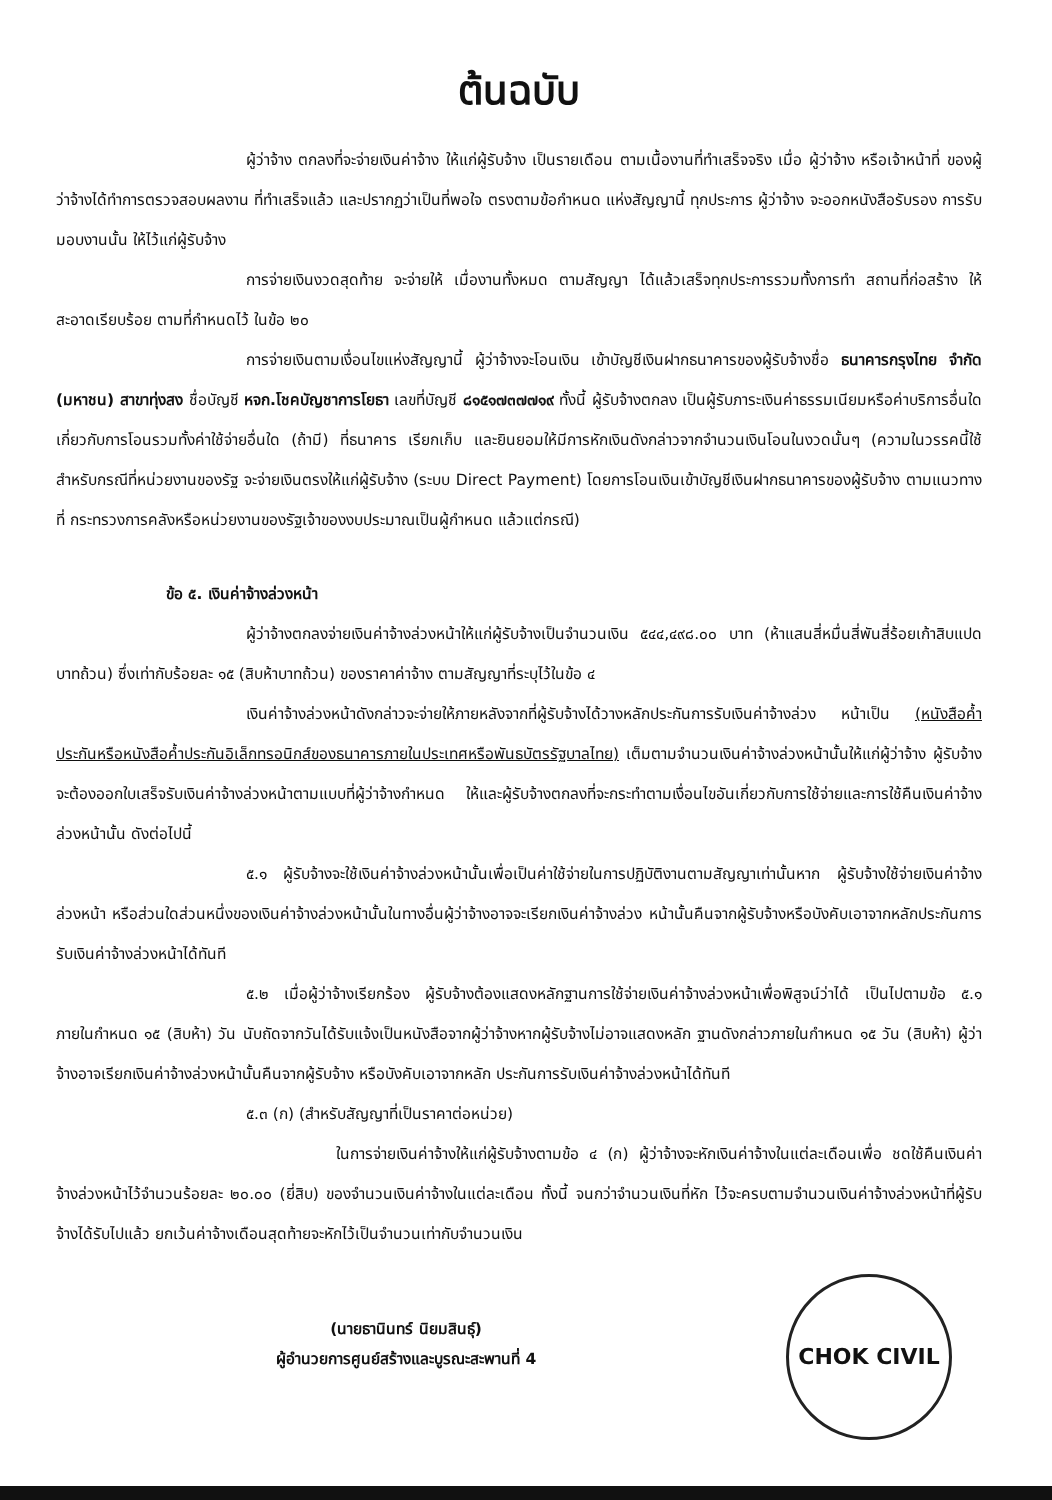ต้นฉบับ
ผู้ว่าจ้าง ตกลงที่จะจ่ายเงินค่าจ้าง ให้แก่ผู้รับจ้าง เป็นรายเดือน ตามเนื้องานที่ทำเสร็จจริง เมื่อ ผู้ว่าจ้าง หรือเจ้าหน้าที่ ของผู้ว่าจ้างได้ทำการตรวจสอบผลงาน ที่ทำเสร็จแล้ว และปรากฏว่าเป็นที่พอใจ ตรงตามข้อกำหนด แห่งสัญญานี้ ทุกประการ ผู้ว่าจ้าง จะออกหนังสือรับรอง การรับมอบงานนั้น ให้ไว้แก่ผู้รับจ้าง
การจ่ายเงินงวดสุดท้าย จะจ่ายให้ เมื่องานทั้งหมด ตามสัญญา ได้แล้วเสร็จทุกประการรวมทั้งการทำ สถานที่ก่อสร้าง ให้สะอาดเรียบร้อย ตามที่กำหนดไว้ ในข้อ ๒๐
การจ่ายเงินตามเงื่อนไขแห่งสัญญานี้ ผู้ว่าจ้างจะโอนเงิน เข้าบัญชีเงินฝากธนาคารของผู้รับจ้างชื่อ ธนาคารกรุงไทย จำกัด (มหาชน) สาขาทุ่งสง ชื่อบัญชี หจก.โชคบัญชาการโยธา เลขที่บัญชี ๘๑๕๑๗๓๗๗๑๙ ทั้งนี้ ผู้รับจ้างตกลง เป็นผู้รับภาระเงินค่าธรรมเนียมหรือค่าบริการอื่นใดเกี่ยวกับการโอนรวมทั้งค่าใช้จ่ายอื่นใด (ถ้ามี) ที่ธนาคาร เรียกเก็บ และยินยอมให้มีการหักเงินดังกล่าวจากจำนวนเงินโอนในงวดนั้นๆ (ความในวรรคนี้ใช้สำหรับกรณีที่หน่วยงานของรัฐ จะจ่ายเงินตรงให้แก่ผู้รับจ้าง (ระบบ Direct Payment) โดยการโอนเงินเข้าบัญชีเงินฝากธนาคารของผู้รับจ้าง ตามแนวทางที่ กระทรวงการคลังหรือหน่วยงานของรัฐเจ้าของงบประมาณเป็นผู้กำหนด แล้วแต่กรณี)
ข้อ ๕. เงินค่าจ้างล่วงหน้า
ผู้ว่าจ้างตกลงจ่ายเงินค่าจ้างล่วงหน้าให้แก่ผู้รับจ้างเป็นจำนวนเงิน ๕๔๔,๔๙๘.๐๐ บาท (ห้าแสนสี่หมื่นสี่พันสี่ร้อยเก้าสิบแปดบาทถ้วน) ซึ่งเท่ากับร้อยละ ๑๕ (สิบห้าบาทถ้วน) ของราคาค่าจ้าง ตามสัญญาที่ระบุไว้ในข้อ ๔
เงินค่าจ้างล่วงหน้าดังกล่าวจะจ่ายให้ภายหลังจากที่ผู้รับจ้างได้วางหลักประกันการรับเงินค่าจ้างล่วง หน้าเป็น (หนังสือค้ำประกันหรือหนังสือค้ำประกันอิเล็กทรอนิกส์ของธนาคารภายในประเทศหรือพันธบัตรรัฐบาลไทย) เต็มตามจำนวนเงินค่าจ้างล่วงหน้านั้นให้แก่ผู้ว่าจ้าง ผู้รับจ้างจะต้องออกใบเสร็จรับเงินค่าจ้างล่วงหน้าตามแบบที่ผู้ว่าจ้างกำหนด ให้และผู้รับจ้างตกลงที่จะกระทำตามเงื่อนไขอันเกี่ยวกับการใช้จ่ายและการใช้คืนเงินค่าจ้างล่วงหน้านั้น ดังต่อไปนี้
๕.๑ ผู้รับจ้างจะใช้เงินค่าจ้างล่วงหน้านั้นเพื่อเป็นค่าใช้จ่ายในการปฏิบัติงานตามสัญญาเท่านั้นหาก ผู้รับจ้างใช้จ่ายเงินค่าจ้างล่วงหน้า หรือส่วนใดส่วนหนึ่งของเงินค่าจ้างล่วงหน้านั้นในทางอื่นผู้ว่าจ้างอาจจะเรียกเงินค่าจ้างล่วง หน้านั้นคืนจากผู้รับจ้างหรือบังคับเอาจากหลักประกันการรับเงินค่าจ้างล่วงหน้าได้ทันที
๕.๒ เมื่อผู้ว่าจ้างเรียกร้อง ผู้รับจ้างต้องแสดงหลักฐานการใช้จ่ายเงินค่าจ้างล่วงหน้าเพื่อพิสูจน์ว่าได้ เป็นไปตามข้อ ๕.๑ ภายในกำหนด ๑๕ (สิบห้า) วัน นับถัดจากวันได้รับแจ้งเป็นหนังสือจากผู้ว่าจ้างหากผู้รับจ้างไม่อาจแสดงหลัก ฐานดังกล่าวภายในกำหนด ๑๕ วัน (สิบห้า) ผู้ว่าจ้างอาจเรียกเงินค่าจ้างล่วงหน้านั้นคืนจากผู้รับจ้าง หรือบังคับเอาจากหลัก ประกันการรับเงินค่าจ้างล่วงหน้าได้ทันที
๕.๓ (ก) (สำหรับสัญญาที่เป็นราคาต่อหน่วย)
ในการจ่ายเงินค่าจ้างให้แก่ผู้รับจ้างตามข้อ ๔ (ก) ผู้ว่าจ้างจะหักเงินค่าจ้างในแต่ละเดือนเพื่อ ชดใช้คืนเงินค่าจ้างล่วงหน้าไว้จำนวนร้อยละ ๒๐.๐๐ (ยี่สิบ) ของจำนวนเงินค่าจ้างในแต่ละเดือน ทั้งนี้ จนกว่าจำนวนเงินที่หัก ไว้จะครบตามจำนวนเงินค่าจ้างล่วงหน้าที่ผู้รับจ้างได้รับไปแล้ว ยกเว้นค่าจ้างเดือนสุดท้ายจะหักไว้เป็นจำนวนเท่ากับจำนวนเงิน
(นายธานินทร์ นิยมสินธุ์)
ผู้อำนวยการศูนย์สร้างและบูรณะสะพานที่ 4
CHOK CIVIL